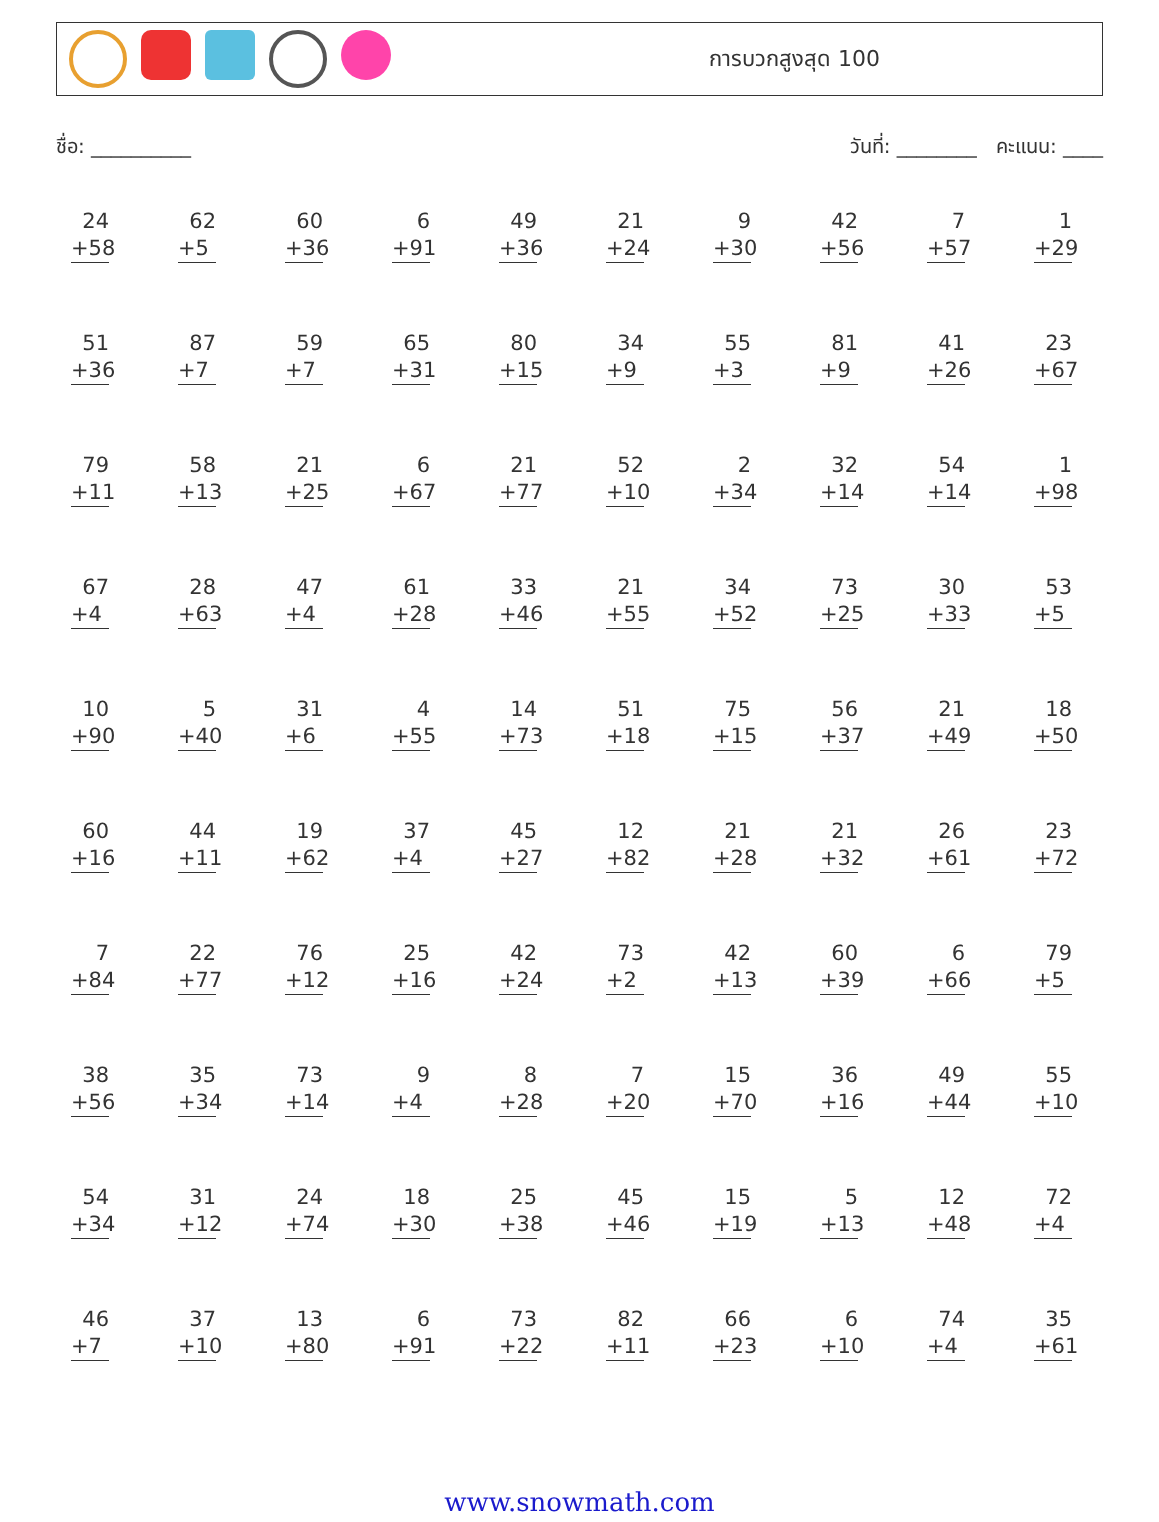การบวกสูงสุด 100
ชื่อ: __________ วันที่: ________ คะแนน: ____
| 24 +58 | 62 +5 | 60 +36 | 6 +91 | 49 +36 | 21 +24 | 9 +30 | 42 +56 | 7 +57 | 1 +29 |
| 51 +36 | 87 +7 | 59 +7 | 65 +31 | 80 +15 | 34 +9 | 55 +3 | 81 +9 | 41 +26 | 23 +67 |
| 79 +11 | 58 +13 | 21 +25 | 6 +67 | 21 +77 | 52 +10 | 2 +34 | 32 +14 | 54 +14 | 1 +98 |
| 67 +4 | 28 +63 | 47 +4 | 61 +28 | 33 +46 | 21 +55 | 34 +52 | 73 +25 | 30 +33 | 53 +5 |
| 10 +90 | 5 +40 | 31 +6 | 4 +55 | 14 +73 | 51 +18 | 75 +15 | 56 +37 | 21 +49 | 18 +50 |
| 60 +16 | 44 +11 | 19 +62 | 37 +4 | 45 +27 | 12 +82 | 21 +28 | 21 +32 | 26 +61 | 23 +72 |
| 7 +84 | 22 +77 | 76 +12 | 25 +16 | 42 +24 | 73 +2 | 42 +13 | 60 +39 | 6 +66 | 79 +5 |
| 38 +56 | 35 +34 | 73 +14 | 9 +4 | 8 +28 | 7 +20 | 15 +70 | 36 +16 | 49 +44 | 55 +10 |
| 54 +34 | 31 +12 | 24 +74 | 18 +30 | 25 +38 | 45 +46 | 15 +19 | 5 +13 | 12 +48 | 72 +4 |
| 46 +7 | 37 +10 | 13 +80 | 6 +91 | 73 +22 | 82 +11 | 66 +23 | 6 +10 | 74 +4 | 35 +61 |
www.snowmath.com